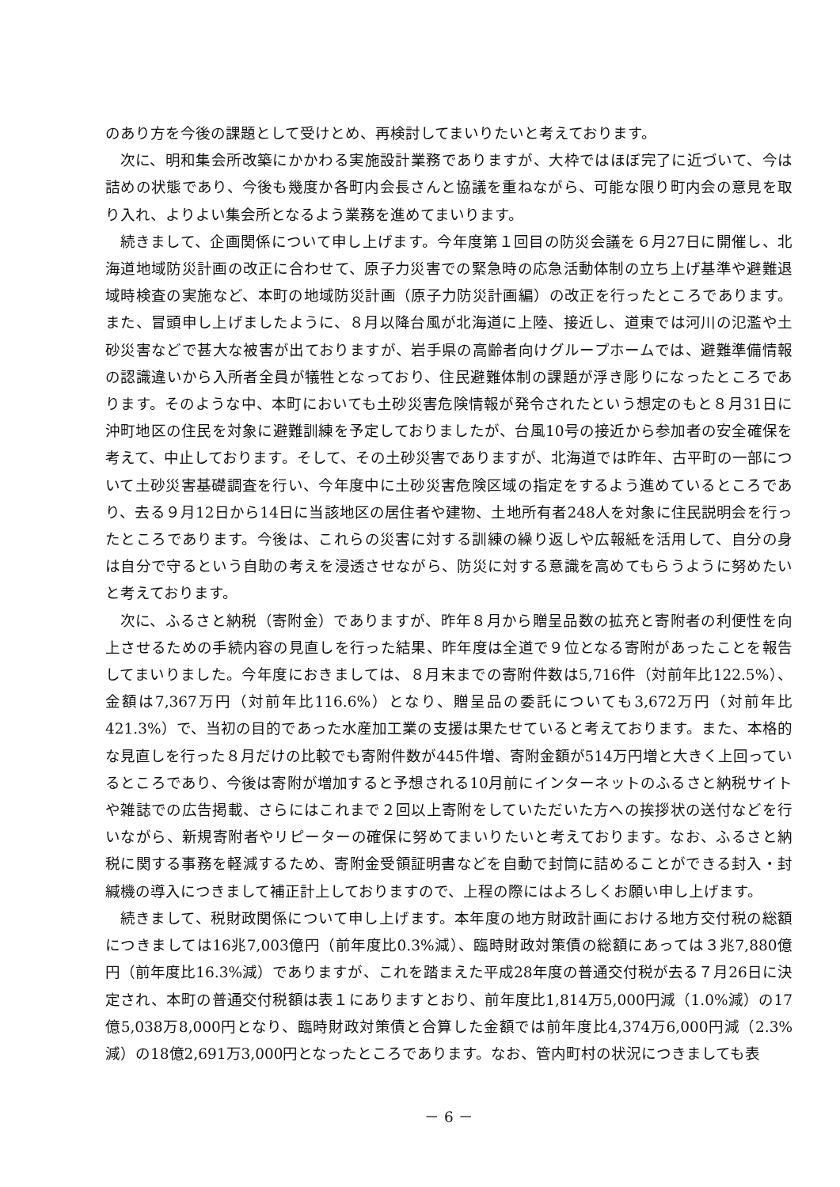のあり方を今後の課題として受けとめ、再検討してまいりたいと考えております。
次に、明和集会所改築にかかわる実施設計業務でありますが、大枠ではほぼ完了に近づいて、今は詰めの状態であり、今後も幾度か各町内会長さんと協議を重ねながら、可能な限り町内会の意見を取り入れ、よりよい集会所となるよう業務を進めてまいります。
続きまして、企画関係について申し上げます。今年度第１回目の防災会議を６月27日に開催し、北海道地域防災計画の改正に合わせて、原子力災害での緊急時の応急活動体制の立ち上げ基準や避難退域時検査の実施など、本町の地域防災計画（原子力防災計画編）の改正を行ったところであります。また、冒頭申し上げましたように、８月以降台風が北海道に上陸、接近し、道東では河川の氾濫や土砂災害などで甚大な被害が出ておりますが、岩手県の高齢者向けグループホームでは、避難準備情報の認識違いから入所者全員が犠牲となっており、住民避難体制の課題が浮き彫りになったところであります。そのような中、本町においても土砂災害危険情報が発令されたという想定のもと８月31日に沖町地区の住民を対象に避難訓練を予定しておりましたが、台風10号の接近から参加者の安全確保を考えて、中止しております。そして、その土砂災害でありますが、北海道では昨年、古平町の一部について土砂災害基礎調査を行い、今年度中に土砂災害危険区域の指定をするよう進めているところであり、去る９月12日から14日に当該地区の居住者や建物、土地所有者248人を対象に住民説明会を行ったところであります。今後は、これらの災害に対する訓練の繰り返しや広報紙を活用して、自分の身は自分で守るという自助の考えを浸透させながら、防災に対する意識を高めてもらうように努めたいと考えております。
次に、ふるさと納税（寄附金）でありますが、昨年８月から贈呈品数の拡充と寄附者の利便性を向上させるための手続内容の見直しを行った結果、昨年度は全道で９位となる寄附があったことを報告してまいりました。今年度におきましては、８月末までの寄附件数は5,716件（対前年比122.5%）、金額は7,367万円（対前年比116.6%）となり、贈呈品の委託についても3,672万円（対前年比421.3%）で、当初の目的であった水産加工業の支援は果たせていると考えております。また、本格的な見直しを行った８月だけの比較でも寄附件数が445件増、寄附金額が514万円増と大きく上回っているところであり、今後は寄附が増加すると予想される10月前にインターネットのふるさと納税サイトや雑誌での広告掲載、さらにはこれまで２回以上寄附をしていただいた方への挨拶状の送付などを行いながら、新規寄附者やリピーターの確保に努めてまいりたいと考えております。なお、ふるさと納税に関する事務を軽減するため、寄附金受領証明書などを自動で封筒に詰めることができる封入・封緘機の導入につきまして補正計上しておりますので、上程の際にはよろしくお願い申し上げます。
続きまして、税財政関係について申し上げます。本年度の地方財政計画における地方交付税の総額につきましては16兆7,003億円（前年度比0.3%減）、臨時財政対策債の総額にあっては３兆7,880億円（前年度比16.3%減）でありますが、これを踏まえた平成28年度の普通交付税が去る７月26日に決定され、本町の普通交付税額は表１にありますとおり、前年度比1,814万5,000円減（1.0%減）の17億5,038万8,000円となり、臨時財政対策債と合算した金額では前年度比4,374万6,000円減（2.3%減）の18億2,691万3,000円となったところであります。なお、管内町村の状況につきましても表
－ 6 －